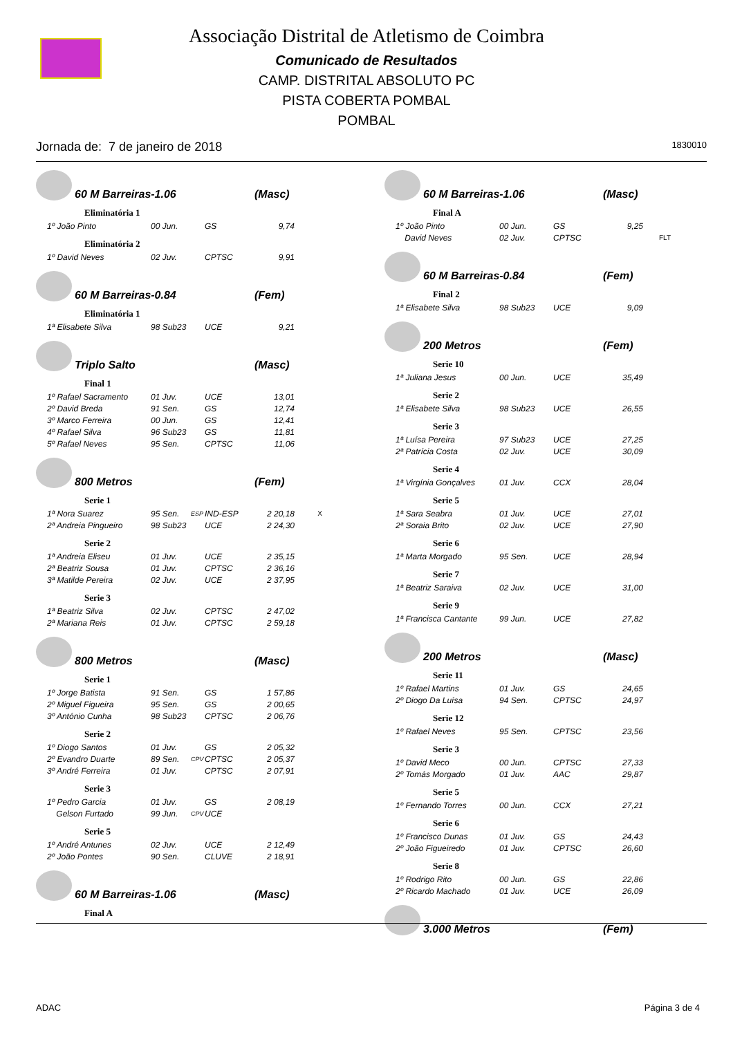Associação Distrital de Atletismo de Coimbra
Comunicado de Resultados
CAMP. DISTRITAL ABSOLUTO PC
PISTA COBERTA POMBAL
POMBAL
Jornada de: 7 de janeiro de 2018 1830010
60 M Barreiras-1.06 (Masc)
Eliminatória 1
| 1º João Pinto | 00 Jun. | | GS | 9,74 |
Eliminatória 2
| 1º David Neves | 02 Juv. | | CPTSC | 9,91 |
60 M Barreiras-0.84 (Fem)
Eliminatória 1
| 1ª Elisabete Silva | 98 Sub23 | | UCE | 9,21 |
Triplo Salto (Masc)
Final 1
| 1º Rafael Sacramento | 01 Juv. | | UCE | 13,01 |
| 2º David Breda | 91 Sen. | | GS | 12,74 |
| 3º Marco Ferreira | 00 Jun. | | GS | 12,41 |
| 4º Rafael Silva | 96 Sub23 | | GS | 11,81 |
| 5º Rafael Neves | 95 Sen. | | CPTSC | 11,06 |
800 Metros (Fem)
Serie 1
| 1ª Nora Suarez | 95 Sen. | ESP | IND-ESP | 2 20,18 | X |
| 2ª Andreia Pingueiro | 98 Sub23 | | UCE | 2 24,30 | |
Serie 2
| 1ª Andreia Eliseu | 01 Juv. | | UCE | 2 35,15 |
| 2ª Beatriz Sousa | 01 Juv. | | CPTSC | 2 36,16 |
| 3ª Matilde Pereira | 02 Juv. | | UCE | 2 37,95 |
Serie 3
| 1ª Beatriz Silva | 02 Juv. | | CPTSC | 2 47,02 |
| 2ª Mariana Reis | 01 Juv. | | CPTSC | 2 59,18 |
800 Metros (Masc)
Serie 1
| 1º Jorge Batista | 91 Sen. | | GS | 1 57,86 |
| 2º Miguel Figueira | 95 Sen. | | GS | 2 00,65 |
| 3º António Cunha | 98 Sub23 | | CPTSC | 2 06,76 |
Serie 2
| 1º Diogo Santos | 01 Juv. | | GS | 2 05,32 |
| 2º Evandro Duarte | 89 Sen. | CPV | CPTSC | 2 05,37 |
| 3º André Ferreira | 01 Juv. | | CPTSC | 2 07,91 |
Serie 3
| 1º Pedro Garcia | 01 Juv. | | GS | 2 08,19 |
| Gelson Furtado | 99 Jun. | CPV | UCE | |
Serie 5
| 1º André Antunes | 02 Juv. | | UCE | 2 12,49 |
| 2º João Pontes | 90 Sen. | | CLUVE | 2 18,91 |
60 M Barreiras-1.06 (Masc)
Final A
60 M Barreiras-1.06 (Masc)
Final A
| 1º João Pinto | 00 Jun. | | GS | 9,25 | |
| David Neves | 02 Juv. | | CPTSC | | FLT |
60 M Barreiras-0.84 (Fem)
Final 2
| 1ª Elisabete Silva | 98 Sub23 | | UCE | 9,09 |
200 Metros (Fem)
Serie 10
| 1ª Juliana Jesus | 00 Jun. | | UCE | 35,49 |
Serie 2
| 1ª Elisabete Silva | 98 Sub23 | | UCE | 26,55 |
Serie 3
| 1ª Luísa Pereira | 97 Sub23 | | UCE | 27,25 |
| 2ª Patrícia Costa | 02 Juv. | | UCE | 30,09 |
Serie 4
| 1ª Virgínia Gonçalves | 01 Juv. | | CCX | 28,04 |
Serie 5
| 1ª Sara Seabra | 01 Juv. | | UCE | 27,01 |
| 2ª Soraia Brito | 02 Juv. | | UCE | 27,90 |
Serie 6
| 1ª Marta Morgado | 95 Sen. | | UCE | 28,94 |
Serie 7
| 1ª Beatriz Saraiva | 02 Juv. | | UCE | 31,00 |
Serie 9
| 1ª Francisca Cantante | 99 Jun. | | UCE | 27,82 |
200 Metros (Masc)
Serie 11
| 1º Rafael Martins | 01 Juv. | | GS | 24,65 |
| 2º Diogo Da Luísa | 94 Sen. | | CPTSC | 24,97 |
Serie 12
| 1º Rafael Neves | 95 Sen. | | CPTSC | 23,56 |
Serie 3
| 1º David Meco | 00 Jun. | | CPTSC | 27,33 |
| 2º Tomás Morgado | 01 Juv. | | AAC | 29,87 |
Serie 5
| 1º Fernando Torres | 00 Jun. | | CCX | 27,21 |
Serie 6
| 1º Francisco Dunas | 01 Juv. | | GS | 24,43 |
| 2º João Figueiredo | 01 Juv. | | CPTSC | 26,60 |
Serie 8
| 1º Rodrigo Rito | 00 Jun. | | GS | 22,86 |
| 2º Ricardo Machado | 01 Juv. | | UCE | 26,09 |
3.000 Metros (Fem)
ADAC Página 3 de 4